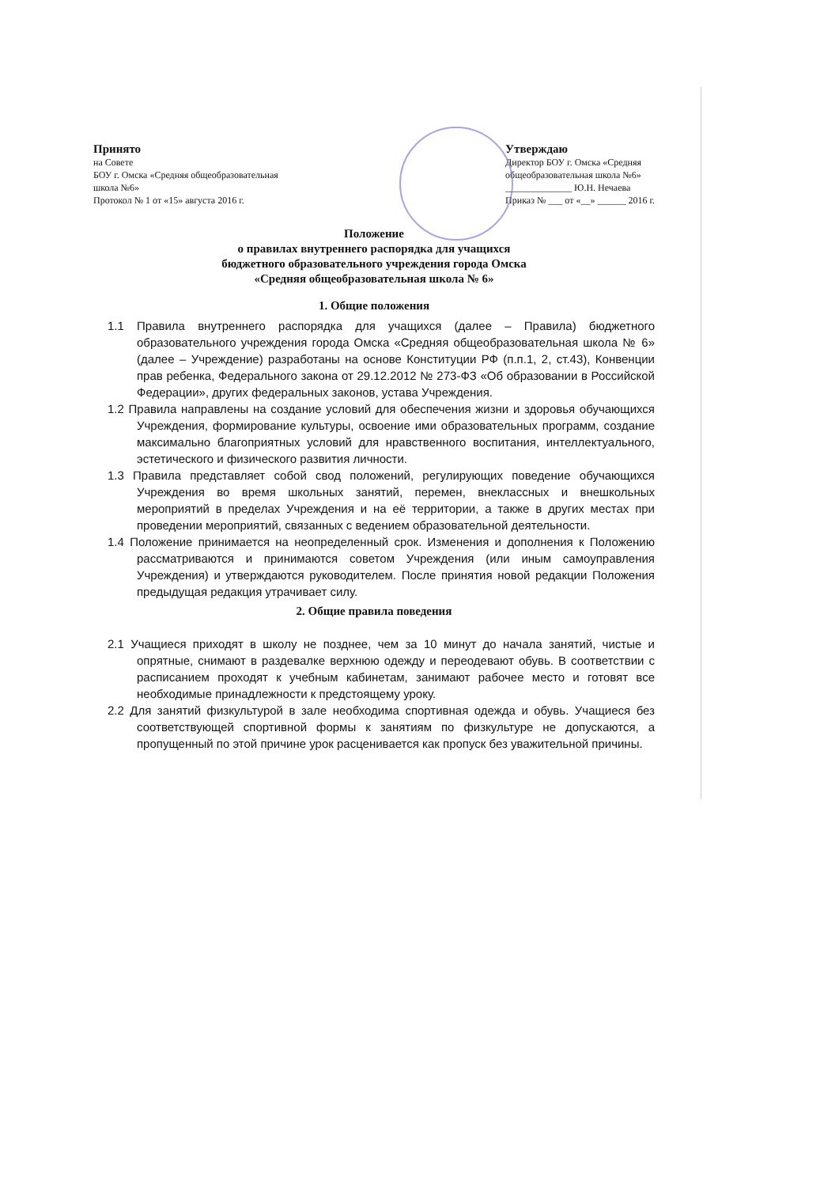Принято
на Совете
БОУ г. Омска «Средняя общеобразовательная
школа №6»
Протокол № 1 от «15» августа 2016 г.
Утверждаю
Директор БОУ г. Омска «Средняя
общеобразовательная школа №6»
______________ Ю.Н. Нечаева
Приказ № ___ от «__» ______ 2016 г.
Положение
о правилах внутреннего распорядка для учащихся
бюджетного образовательного учреждения города Омска
«Средняя общеобразовательная школа № 6»
1. Общие положения
1.1 Правила внутреннего распорядка для учащихся (далее – Правила) бюджетного образовательного учреждения города Омска «Средняя общеобразовательная школа № 6» (далее – Учреждение) разработаны на основе Конституции РФ (п.п.1, 2, ст.43), Конвенции прав ребенка, Федерального закона от 29.12.2012 № 273-ФЗ «Об образовании в Российской Федерации», других федеральных законов, устава Учреждения.
1.2 Правила направлены на создание условий для обеспечения жизни и здоровья обучающихся Учреждения, формирование культуры, освоение ими образовательных программ, создание максимально благоприятных условий для нравственного воспитания, интеллектуального, эстетического и физического развития личности.
1.3 Правила представляет собой свод положений, регулирующих поведение обучающихся Учреждения во время школьных занятий, перемен, внеклассных и внешкольных мероприятий в пределах Учреждения и на её территории, а также в других местах при проведении мероприятий, связанных с ведением образовательной деятельности.
1.4 Положение принимается на неопределенный срок. Изменения и дополнения к Положению рассматриваются и принимаются советом Учреждения (или иным самоуправления Учреждения) и утверждаются руководителем. После принятия новой редакции Положения предыдущая редакция утрачивает силу.
2. Общие правила поведения
2.1 Учащиеся приходят в школу не позднее, чем за 10 минут до начала занятий, чистые и опрятные, снимают в раздевалке верхнюю одежду и переодевают обувь. В соответствии с расписанием проходят к учебным кабинетам, занимают рабочее место и готовят все необходимые принадлежности к предстоящему уроку.
2.2 Для занятий физкультурой в зале необходима спортивная одежда и обувь. Учащиеся без соответствующей спортивной формы к занятиям по физкультуре не допускаются, а пропущенный по этой причине урок расценивается как пропуск без уважительной причины.